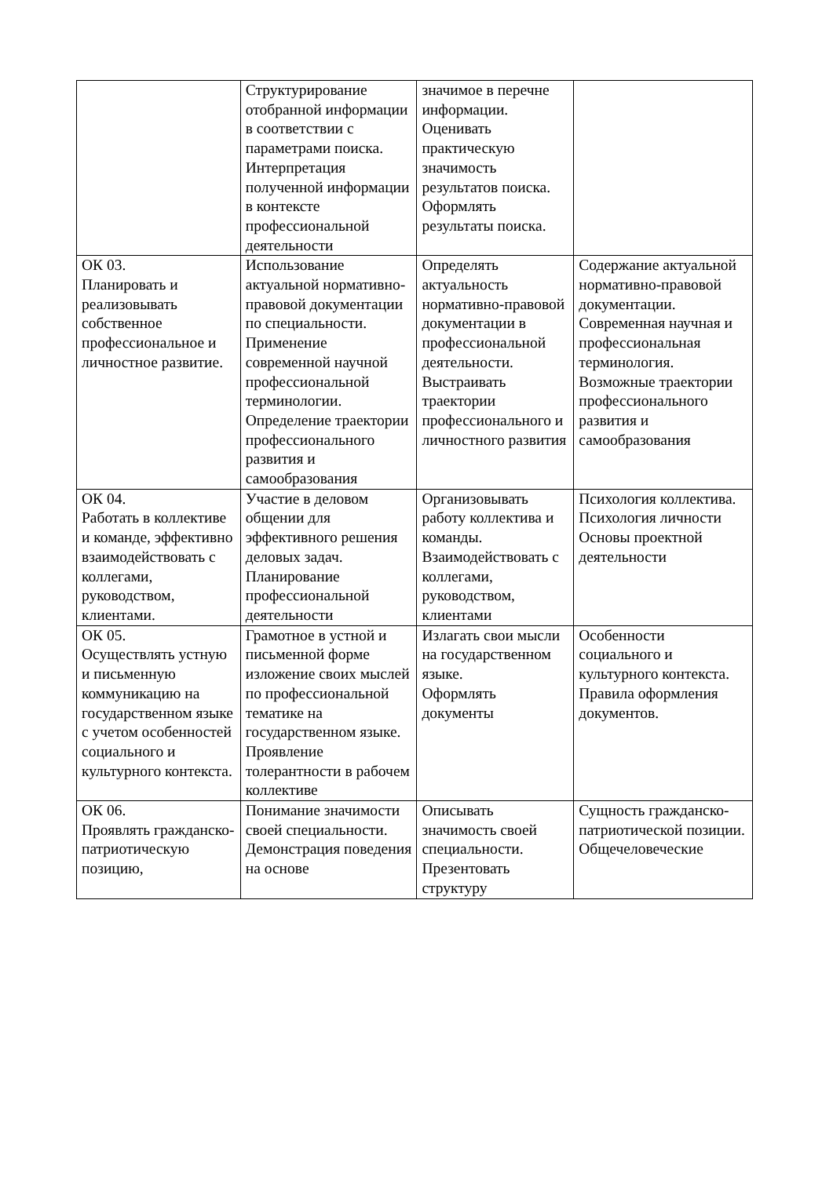| | Структурирование отобранной информации в соответствии с параметрами поиска. Интерпретация полученной информации в контексте профессиональной деятельности | значимое в перечне информации. Оценивать практическую значимость результатов поиска. Оформлять результаты поиска. | |
| ОК 03. Планировать и реализовывать собственное профессиональное и личностное развитие. | Использование актуальной нормативно-правовой документации по специальности. Применение современной научной профессиональной терминологии. Определение траектории профессионального развития и самообразования | Определять актуальность нормативно-правовой документации в профессиональной деятельности. Выстраивать траектории профессионального и личностного развития | Содержание актуальной нормативно-правовой документации. Современная научная и профессиональная терминология. Возможные траектории профессионального развития и самообразования |
| ОК 04. Работать в коллективе и команде, эффективно взаимодействовать с коллегами, руководством, клиентами. | Участие в деловом общении для эффективного решения деловых задач. Планирование профессиональной деятельности | Организовывать работу коллектива и команды. Взаимодействовать с коллегами, руководством, клиентами | Психология коллектива. Психология личности Основы проектной деятельности |
| ОК 05. Осуществлять устную и письменную коммуникацию на государственном языке с учетом особенностей социального и культурного контекста. | Грамотное в устной и письменной форме изложение своих мыслей по профессиональной тематике на государственном языке. Проявление толерантности в рабочем коллективе | Излагать свои мысли на государственном языке. Оформлять документы | Особенности социального и культурного контекста. Правила оформления документов. |
| ОК 06. Проявлять гражданско-патриотическую позицию, | Понимание значимости своей специальности. Демонстрация поведения на основе | Описывать значимость своей специальности. Презентовать структуру | Сущность гражданско-патриотической позиции. Общечеловеческие |